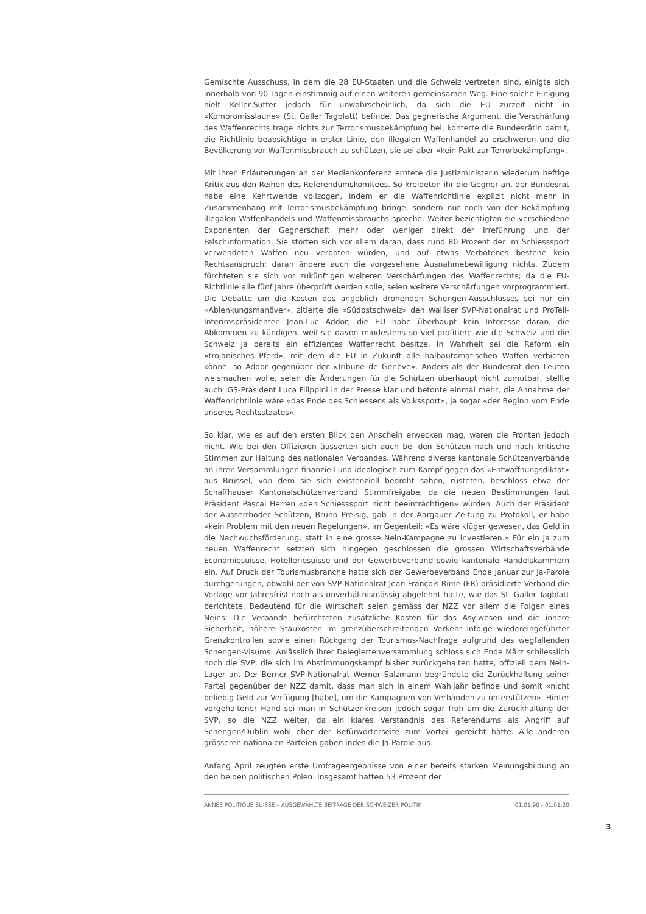Gemischte Ausschuss, in dem die 28 EU-Staaten und die Schweiz vertreten sind, einigte sich innerhalb von 90 Tagen einstimmig auf einen weiteren gemeinsamen Weg. Eine solche Einigung hielt Keller-Sutter jedoch für unwahrscheinlich, da sich die EU zurzeit nicht in «Kompromisslaune» (St. Galler Tagblatt) befinde. Das gegnerische Argument, die Verschärfung des Waffenrechts trage nichts zur Terrorismusbekämpfung bei, konterte die Bundesrätin damit, die Richtlinie beabsichtige in erster Linie, den illegalen Waffenhandel zu erschweren und die Bevölkerung vor Waffenmissbrauch zu schützen, sie sei aber «kein Pakt zur Terrorbekämpfung».
Mit ihren Erläuterungen an der Medienkonferenz erntete die Justizministerin wiederum heftige Kritik aus den Reihen des Referendumskomitees. So kreideten ihr die Gegner an, der Bundesrat habe eine Kehrtwende vollzogen, indem er die Waffenrichtlinie explizit nicht mehr in Zusammenhang mit Terrorismusbekämpfung bringe, sondern nur noch von der Bekämpfung illegalen Waffenhandels und Waffenmissbrauchs spreche. Weiter bezichtigten sie verschiedene Exponenten der Gegnerschaft mehr oder weniger direkt der Irreführung und der Falschinformation. Sie störten sich vor allem daran, dass rund 80 Prozent der im Schiesssport verwendeten Waffen neu verboten würden, und auf etwas Verbotenes bestehe kein Rechtsanspruch; daran ändere auch die vorgesehene Ausnahmebewilligung nichts. Zudem fürchteten sie sich vor zukünftigen weiteren Verschärfungen des Waffenrechts; da die EU-Richtlinie alle fünf Jahre überprüft werden solle, seien weitere Verschärfungen vorprogrammiert. Die Debatte um die Kosten des angeblich drohenden Schengen-Ausschlusses sei nur ein «Ablenkungsmanöver», zitierte die «Südostschweiz» den Walliser SVP-Nationalrat und ProTell-Interimspräsidenten Jean-Luc Addor; die EU habe überhaupt kein Interesse daran, die Abkommen zu kündigen, weil sie davon mindestens so viel profitiere wie die Schweiz und die Schweiz ja bereits ein effizientes Waffenrecht besitze. In Wahrheit sei die Reform ein «trojanisches Pferd», mit dem die EU in Zukunft alle halbautomatischen Waffen verbieten könne, so Addor gegenüber der «Tribune de Genève». Anders als der Bundesrat den Leuten weismachen wolle, seien die Änderungen für die Schützen überhaupt nicht zumutbar, stellte auch IGS-Präsident Luca Filippini in der Presse klar und betonte einmal mehr, die Annahme der Waffenrichtlinie wäre «das Ende des Schiessens als Volkssport», ja sogar «der Beginn vom Ende unseres Rechtsstaates».
So klar, wie es auf den ersten Blick den Anschein erwecken mag, waren die Fronten jedoch nicht. Wie bei den Offizieren äusserten sich auch bei den Schützen nach und nach kritische Stimmen zur Haltung des nationalen Verbandes. Während diverse kantonale Schützenverbände an ihren Versammlungen finanziell und ideologisch zum Kampf gegen das «Entwaffnungsdiktat» aus Brüssel, von dem sie sich existenziell bedroht sahen, rüsteten, beschloss etwa der Schaffhauser Kantonalschützenverband Stimmfreigabe, da die neuen Bestimmungen laut Präsident Pascal Herren «den Schiesssport nicht beeinträchtigen» würden. Auch der Präsident der Ausserrhoder Schützen, Bruno Preisig, gab in der Aargauer Zeitung zu Protokoll, er habe «kein Problem mit den neuen Regelungen», im Gegenteil: «Es wäre klüger gewesen, das Geld in die Nachwuchsförderung, statt in eine grosse Nein-Kampagne zu investieren.» Für ein Ja zum neuen Waffenrecht setzten sich hingegen geschlossen die grossen Wirtschaftsverbände Economiesuisse, Hotelleriesuisse und der Gewerbeverband sowie kantonale Handelskammern ein. Auf Druck der Tourismusbranche hatte sich der Gewerbeverband Ende Januar zur Ja-Parole durchgerungen, obwohl der von SVP-Nationalrat Jean-François Rime (FR) präsidierte Verband die Vorlage vor Jahresfrist noch als unverhältnismässig abgelehnt hatte, wie das St. Galler Tagblatt berichtete. Bedeutend für die Wirtschaft seien gemäss der NZZ vor allem die Folgen eines Neins: Die Verbände befürchteten zusätzliche Kosten für das Asylwesen und die innere Sicherheit, höhere Staukosten im grenzüberschreitenden Verkehr infolge wiedereingeführter Grenzkontrollen sowie einen Rückgang der Tourismus-Nachfrage aufgrund des wegfallenden Schengen-Visums. Anlässlich ihrer Delegiertenversammlung schloss sich Ende März schliesslich noch die SVP, die sich im Abstimmungskampf bisher zurückgehalten hatte, offiziell dem Nein-Lager an. Der Berner SVP-Nationalrat Werner Salzmann begründete die Zurückhaltung seiner Partei gegenüber der NZZ damit, dass man sich in einem Wahljahr befinde und somit «nicht beliebig Geld zur Verfügung [habe], um die Kampagnen von Verbänden zu unterstützen». Hinter vorgehaltener Hand sei man in Schützenkreisen jedoch sogar froh um die Zurückhaltung der SVP, so die NZZ weiter, da ein klares Verständnis des Referendums als Angriff auf Schengen/Dublin wohl eher der Befürworterseite zum Vorteil gereicht hätte. Alle anderen grösseren nationalen Parteien gaben indes die Ja-Parole aus.
Anfang April zeugten erste Umfrageergebnisse von einer bereits starken Meinungsbildung an den beiden politischen Polen. Insgesamt hatten 53 Prozent der
ANNÉE POLITIQUE SUISSE – AUSGEWÄHLTE BEITRÄGE DER SCHWEIZER POLITIK 01.01.90 - 01.01.20
3